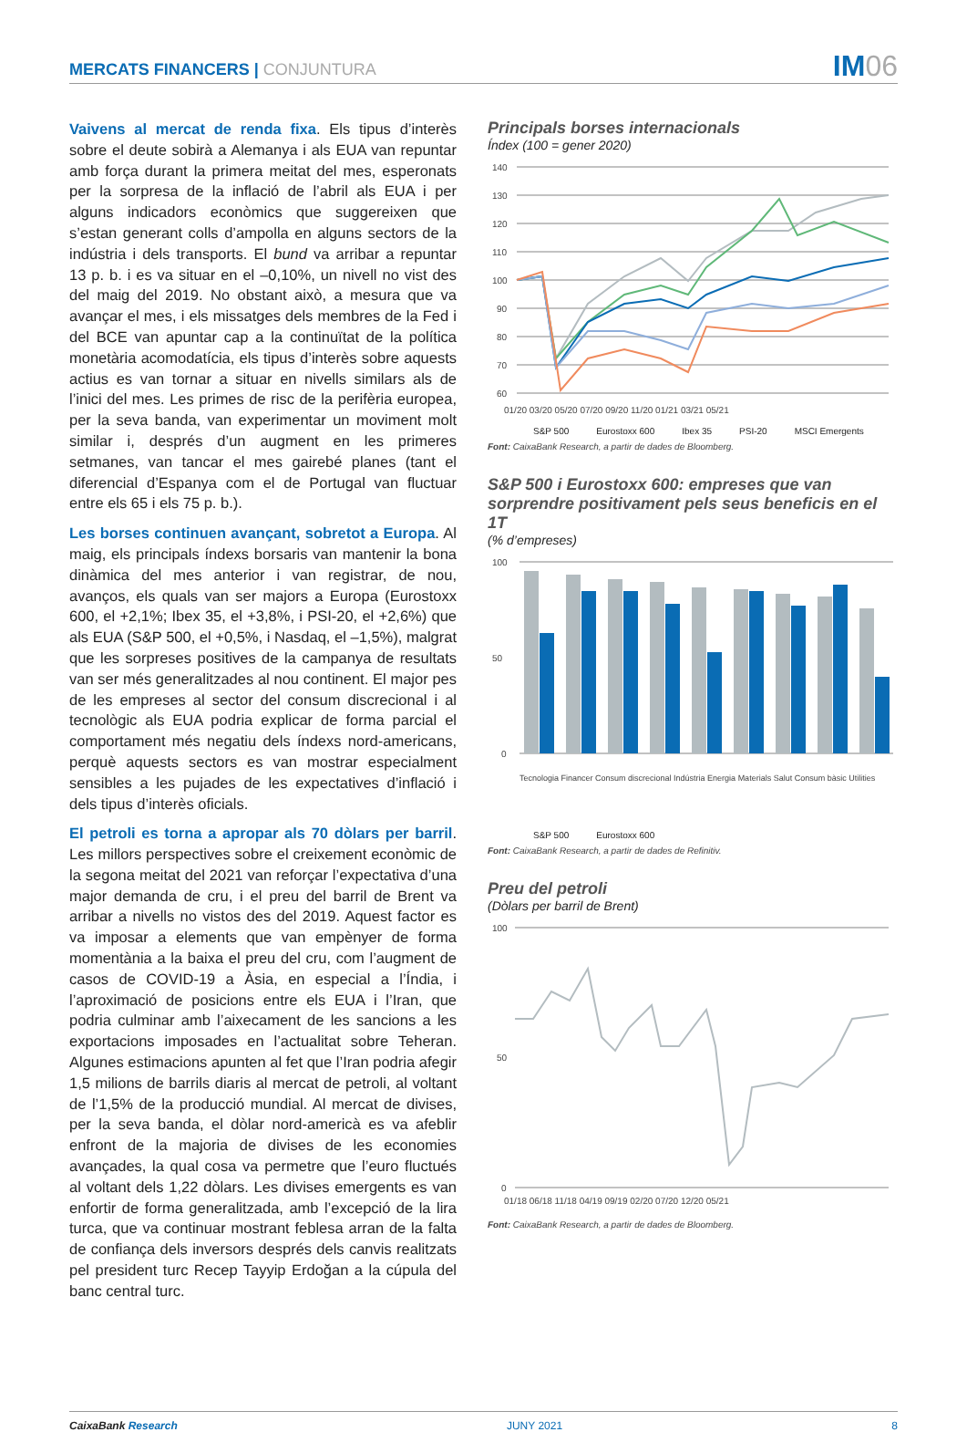MERCATS FINANCERS | CONJUNTURA
IM06
Vaivens al mercat de renda fixa. Els tipus d’interès sobre el deute sobirà a Alemanya i als EUA van repuntar amb força durant la primera meitat del mes, esperonats per la sorpresa de la inflació de l’abril als EUA i per alguns indicadors econòmics que suggereixen que s’estan generant colls d’ampolla en alguns sectors de la indústria i dels transports. El bund va arribar a repuntar 13 p. b. i es va situar en el –0,10%, un nivell no vist des del maig del 2019. No obstant això, a mesura que va avançar el mes, i els missatges dels membres de la Fed i del BCE van apuntar cap a la continuïtat de la política monetària acomodatícia, els tipus d’interès sobre aquests actius es van tornar a situar en nivells similars als de l’inici del mes. Les primes de risc de la perifèria europea, per la seva banda, van experimentar un moviment molt similar i, després d’un augment en les primeres setmanes, van tancar el mes gairebé planes (tant el diferencial d’Espanya com el de Portugal van fluctuar entre els 65 i els 75 p. b.).
Les borses continuen avançant, sobretot a Europa. Al maig, els principals índexs borsaris van mantenir la bona dinàmica del mes anterior i van registrar, de nou, avanços, els quals van ser majors a Europa (Eurostoxx 600, el +2,1%; Ibex 35, el +3,8%, i PSI-20, el +2,6%) que als EUA (S&P 500, el +0,5%, i Nasdaq, el –1,5%), malgrat que les sorpreses positives de la campanya de resultats van ser més generalitzades al nou continent. El major pes de les empreses al sector del consum discrecional i al tecnològic als EUA podria explicar de forma parcial el comportament més negatiu dels índexs nord-americans, perquè aquests sectors es van mostrar especialment sensibles a les pujades de les expectatives d’inflació i dels tipus d’interès oficials.
El petroli es torna a apropar als 70 dòlars per barril. Les millors perspectives sobre el creixement econòmic de la segona meitat del 2021 van reforçar l’expectativa d’una major demanda de cru, i el preu del barril de Brent va arribar a nivells no vistos des del 2019. Aquest factor es va imposar a elements que van empènyer de forma momentània a la baixa el preu del cru, com l’augment de casos de COVID-19 a Àsia, en especial a l’Índia, i l’aproximació de posicions entre els EUA i l’Iran, que podria culminar amb l’aixecament de les sancions a les exportacions imposades en l’actualitat sobre Teheran. Algunes estimacions apunten al fet que l’Iran podria afegir 1,5 milions de barrils diaris al mercat de petroli, al voltant de l’1,5% de la producció mundial. Al mercat de divises, per la seva banda, el dòlar nord-americà es va afeblir enfront de la majoria de divises de les economies avançades, la qual cosa va permetre que l’euro fluctués al voltant dels 1,22 dòlars. Les divises emergents es van enfortir de forma generalitzada, amb l’excepció de la lira turca, que va continuar mostrant feblesa arran de la falta de confiança dels inversors després dels canvis realitzats pel president turc Recep Tayyip Erdoğan a la cúpula del banc central turc.
Principals borses internacionals
Índex (100 = gener 2020)
140
130
120
110
100
90
80
70
60
01/20 03/20 05/20 07/20 09/20 11/20 01/21 03/21 05/21
S&P 500 Eurostoxx 600 Ibex 35 PSI-20 MSCI Emergents
Font: CaixaBank Research, a partir de dades de Bloomberg.
S&P 500 i Eurostoxx 600: empreses que van sorprendre positivament pels seus beneficis en el 1T
(% d’empreses)
100
50
0
Tecnologia Financer Consum discrecional Indústria Energia Materials Salut Consum bàsic Utilities
S&P 500 Eurostoxx 600
Font: CaixaBank Research, a partir de dades de Refinitiv.
Preu del petroli
(Dòlars per barril de Brent)
100
50
0
01/18 06/18 11/18 04/19 09/19 02/20 07/20 12/20 05/21
Font: CaixaBank Research, a partir de dades de Bloomberg.
CaixaBank Research JUNY 2021 8